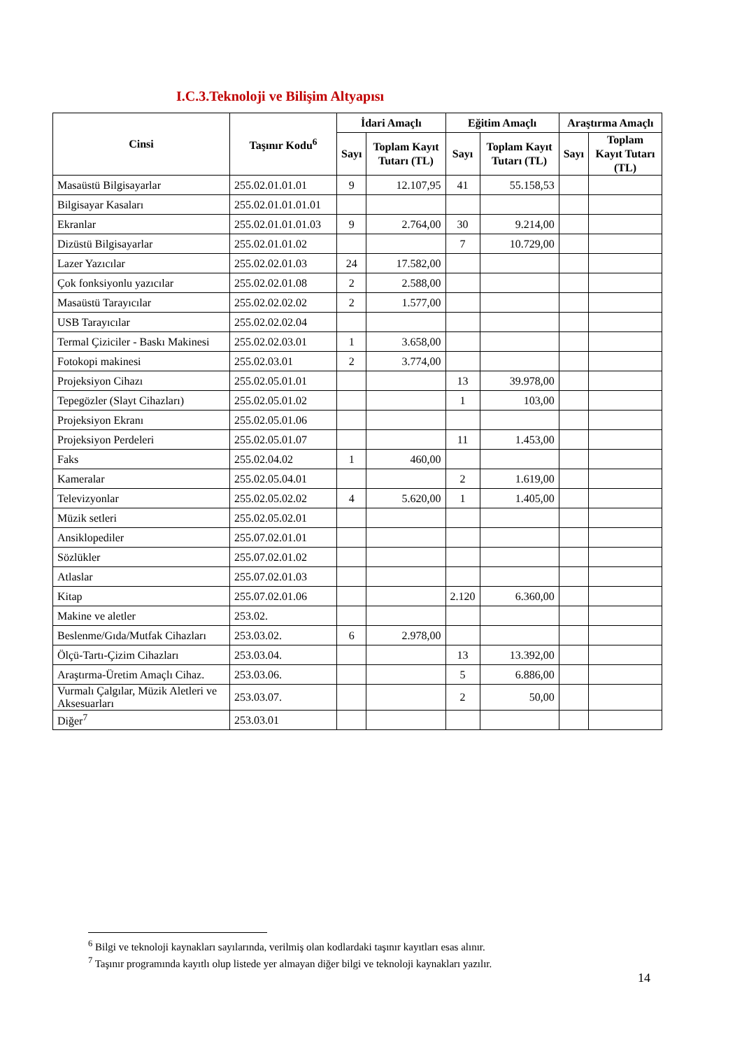I.C.3.Teknoloji ve Bilişim Altyapısı
| Cinsi | Taşınır Kodu<sup>6</sup> | İdari Amaçlı | | Eğitim Amaçlı | | Araştırma Amaçlı | |
| --- | --- | --- | --- | --- | --- | --- | --- |
| | | Sayı | Toplam Kayıt Tutarı (TL) | Sayı | Toplam Kayıt Tutarı (TL) | Sayı | Toplam Kayıt Tutarı (TL) |
| Masaüstü Bilgisayarlar | 255.02.01.01.01 | 9 | 12.107,95 | 41 | 55.158,53 | | |
| Bilgisayar Kasaları | 255.02.01.01.01.01 | | | | | | |
| Ekranlar | 255.02.01.01.01.03 | 9 | 2.764,00 | 30 | 9.214,00 | | |
| Dizüstü Bilgisayarlar | 255.02.01.01.02 | | | 7 | 10.729,00 | | |
| Lazer Yazıcılar | 255.02.02.01.03 | 24 | 17.582,00 | | | | |
| Çok fonksiyonlu yazıcılar | 255.02.02.01.08 | 2 | 2.588,00 | | | | |
| Masaüstü Tarayıcılar | 255.02.02.02.02 | 2 | 1.577,00 | | | | |
| USB Tarayıcılar | 255.02.02.02.04 | | | | | | |
| Termal Çiziciler - Baskı Makinesi | 255.02.02.03.01 | 1 | 3.658,00 | | | | |
| Fotokopi makinesi | 255.02.03.01 | 2 | 3.774,00 | | | | |
| Projeksiyon Cihazı | 255.02.05.01.01 | | | 13 | 39.978,00 | | |
| Tepegözler (Slayt Cihazları) | 255.02.05.01.02 | | | 1 | 103,00 | | |
| Projeksiyon Ekranı | 255.02.05.01.06 | | | | | | |
| Projeksiyon Perdeleri | 255.02.05.01.07 | | | 11 | 1.453,00 | | |
| Faks | 255.02.04.02 | 1 | 460,00 | | | | |
| Kameralar | 255.02.05.04.01 | | | 2 | 1.619,00 | | |
| Televizyonlar | 255.02.05.02.02 | 4 | 5.620,00 | 1 | 1.405,00 | | |
| Müzik setleri | 255.02.05.02.01 | | | | | | |
| Ansiklopediler | 255.07.02.01.01 | | | | | | |
| Sözlükler | 255.07.02.01.02 | | | | | | |
| Atlaslar | 255.07.02.01.03 | | | | | | |
| Kitap | 255.07.02.01.06 | | | 2.120 | 6.360,00 | | |
| Makine ve aletler | 253.02. | | | | | | |
| Beslenme/Gıda/Mutfak Cihazları | 253.03.02. | 6 | 2.978,00 | | | | |
| Ölçü-Tartı-Çizim Cihazları | 253.03.04. | | | 13 | 13.392,00 | | |
| Araştırma-Üretim Amaçlı Cihaz. | 253.03.06. | | | 5 | 6.886,00 | | |
| Vurmalı Çalgılar, Müzik Aletleri ve Aksesuarları | 253.03.07. | | | 2 | 50,00 | | |
| Diğer<sup>7</sup> | 253.03.01 | | | | | | |
<sup>6</sup> Bilgi ve teknoloji kaynakları sayılarında, verilmiş olan kodlardaki taşınır kayıtları esas alınır.
<sup>7</sup> Taşınır programında kayıtlı olup listede yer almayan diğer bilgi ve teknoloji kaynakları yazılır.
14